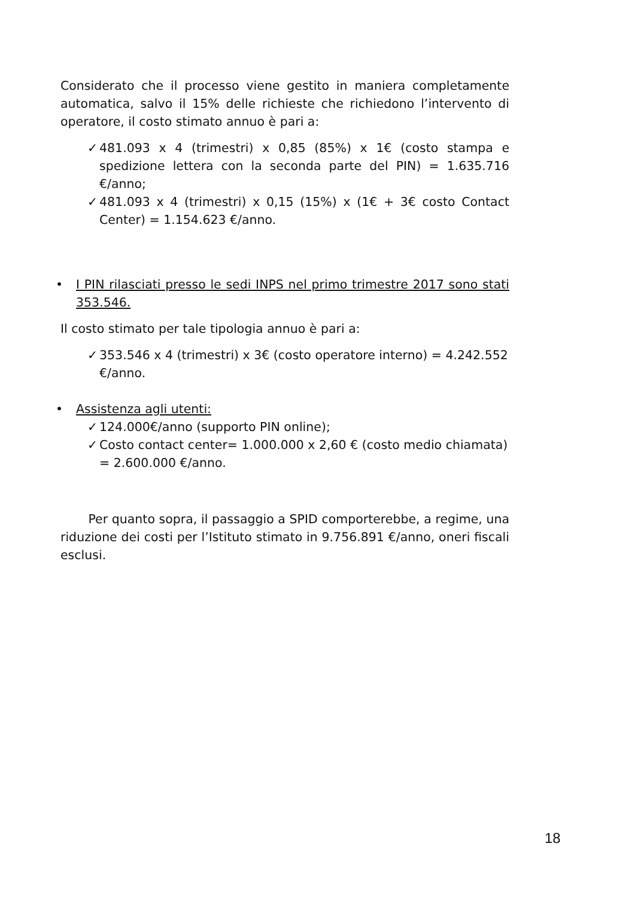Considerato che il processo viene gestito in maniera completamente automatica, salvo il 15% delle richieste che richiedono l’intervento di operatore, il costo stimato annuo è pari a:
✓ 481.093 x 4 (trimestri) x 0,85 (85%) x 1€ (costo stampa e spedizione lettera con la seconda parte del PIN) = 1.635.716 €/anno;
✓ 481.093 x 4 (trimestri) x 0,15 (15%) x (1€ + 3€ costo Contact Center) = 1.154.623 €/anno.
• I PIN rilasciati presso le sedi INPS nel primo trimestre 2017 sono stati 353.546.
Il costo stimato per tale tipologia annuo è pari a:
✓ 353.546 x 4 (trimestri) x 3€ (costo operatore interno) = 4.242.552 €/anno.
• Assistenza agli utenti:
✓ 124.000€/anno (supporto PIN online);
✓ Costo contact center= 1.000.000 x 2,60 € (costo medio chiamata) = 2.600.000 €/anno.
Per quanto sopra, il passaggio a SPID comporterebbe, a regime, una riduzione dei costi per l’Istituto stimato in 9.756.891 €/anno, oneri fiscali esclusi.
18